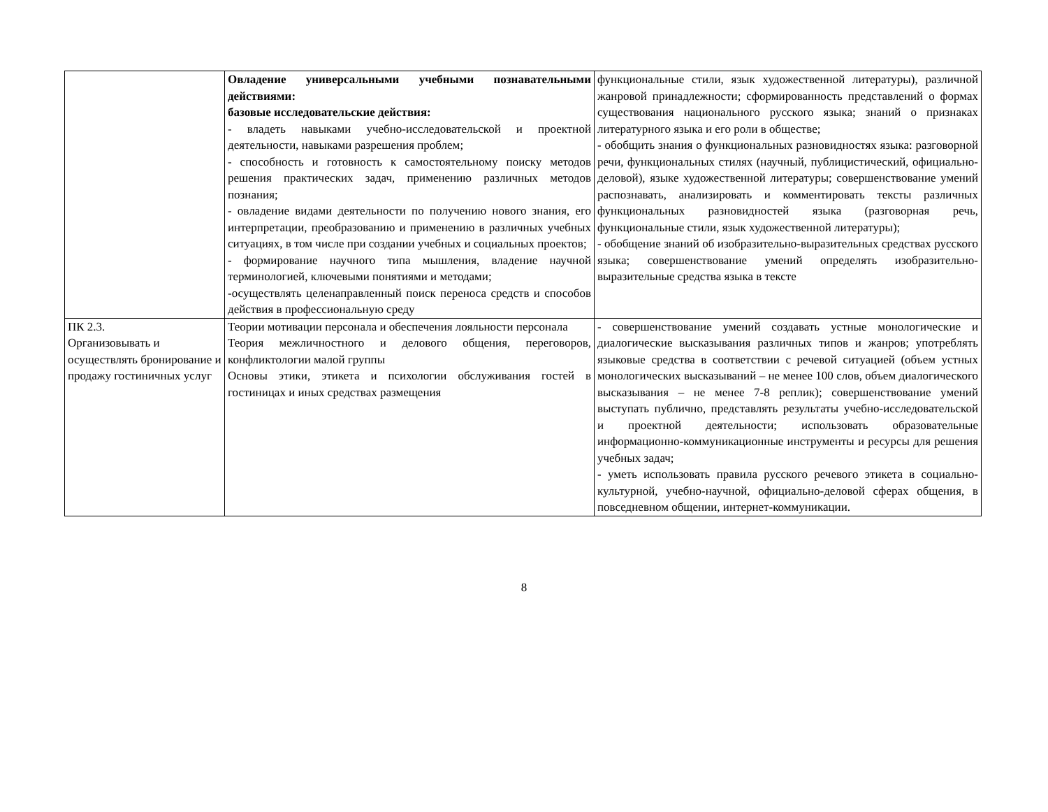| | Овладение универсальными учебными познавательными действиями: базовые исследовательские действия: - владеть навыками учебно-исследовательской и проектной деятельности, навыками разрешения проблем; - способность и готовность к самостоятельному поиску методов решения практических задач, применению различных методов познания; - овладение видами деятельности по получению нового знания, его интерпретации, преобразованию и применению в различных учебных ситуациях, в том числе при создании учебных и социальных проектов; - формирование научного типа мышления, владение научной терминологией, ключевыми понятиями и методами; -осуществлять целенаправленный поиск переноса средств и способов действия в профессиональную среду | функциональные стили, язык художественной литературы), различной жанровой принадлежности; сформированность представлений о формах существования национального русского языка; знаний о признаках литературного языка и его роли в обществе; - обобщить знания о функциональных разновидностях языка: разговорной речи, функциональных стилях (научный, публицистический, официально-деловой), языке художественной литературы; совершенствование умений распознавать, анализировать и комментировать тексты различных функциональных разновидностей языка (разговорная речь, функциональные стили, язык художественной литературы); - обобщение знаний об изобразительно-выразительных средствах русского языка; совершенствование умений определять изобразительно-выразительные средства языка в тексте |
| ПК 2.3. Организовывать и осуществлять бронирование и продажу гостиничных услуг | Теории мотивации персонала и обеспечения лояльности персонала Теория межличностного и делового общения, переговоров, конфликтологии малой группы Основы этики, этикета и психологии обслуживания гостей в гостиницах и иных средствах размещения | - совершенствование умений создавать устные монологические и диалогические высказывания различных типов и жанров; употреблять языковые средства в соответствии с речевой ситуацией (объем устных монологических высказываний – не менее 100 слов, объем диалогического высказывания – не менее 7-8 реплик); совершенствование умений выступать публично, представлять результаты учебно-исследовательской и проектной деятельности; использовать образовательные информационно-коммуникационные инструменты и ресурсы для решения учебных задач; - уметь использовать правила русского речевого этикета в социально-культурной, учебно-научной, официально-деловой сферах общения, в повседневном общении, интернет-коммуникации. |
8